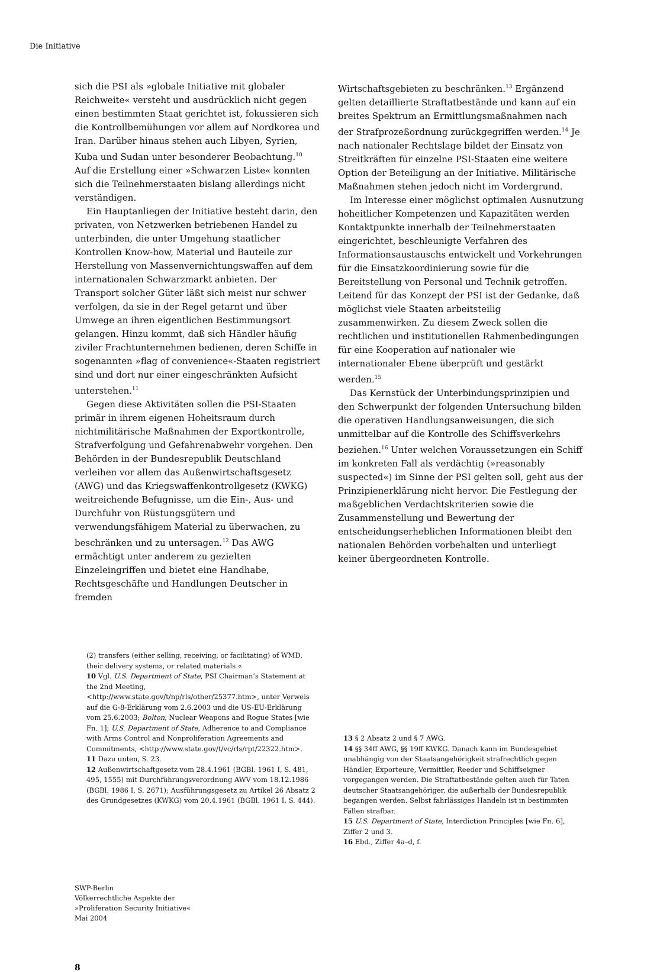Die Initiative
sich die PSI als »globale Initiative mit globaler Reichweite« versteht und ausdrücklich nicht gegen einen bestimmten Staat gerichtet ist, fokussieren sich die Kontrollbemühungen vor allem auf Nordkorea und Iran. Darüber hinaus stehen auch Libyen, Syrien, Kuba und Sudan unter besonderer Beobachtung.<sup>10</sup> Auf die Erstellung einer »Schwarzen Liste« konnten sich die Teilnehmerstaaten bislang allerdings nicht verständigen.
Ein Hauptanliegen der Initiative besteht darin, den privaten, von Netzwerken betriebenen Handel zu unterbinden, die unter Umgehung staatlicher Kontrollen Know-how, Material und Bauteile zur Herstellung von Massenvernichtungswaffen auf dem internationalen Schwarzmarkt anbieten. Der Transport solcher Güter läßt sich meist nur schwer verfolgen, da sie in der Regel getarnt und über Umwege an ihren eigentlichen Bestimmungsort gelangen. Hinzu kommt, daß sich Händler häufig ziviler Frachtunternehmen bedienen, deren Schiffe in sogenannten »flag of convenience«-Staaten registriert sind und dort nur einer eingeschränkten Aufsicht unterstehen.<sup>11</sup>
Gegen diese Aktivitäten sollen die PSI-Staaten primär in ihrem eigenen Hoheitsraum durch nichtmilitärische Maßnahmen der Exportkontrolle, Strafverfolgung und Gefahrenabwehr vorgehen. Den Behörden in der Bundesrepublik Deutschland verleihen vor allem das Außenwirtschaftsgesetz (AWG) und das Kriegswaffenkontrollgesetz (KWKG) weitreichende Befugnisse, um die Ein-, Aus- und Durchfuhr von Rüstungsgütern und verwendungsfähigem Material zu überwachen, zu beschränken und zu untersagen.<sup>12</sup> Das AWG ermächtigt unter anderem zu gezielten Einzeleingriffen und bietet eine Handhabe, Rechtsgeschäfte und Handlungen Deutscher in fremden
Wirtschaftsgebieten zu beschränken.<sup>13</sup> Ergänzend gelten detaillierte Straftatbestände und kann auf ein breites Spektrum an Ermittlungsmaßnahmen nach der Strafprozeßordnung zurückgegriffen werden.<sup>14</sup> Je nach nationaler Rechtslage bildet der Einsatz von Streitkräften für einzelne PSI-Staaten eine weitere Option der Beteiligung an der Initiative. Militärische Maßnahmen stehen jedoch nicht im Vordergrund.
Im Interesse einer möglichst optimalen Ausnutzung hoheitlicher Kompetenzen und Kapazitäten werden Kontaktpunkte innerhalb der Teilnehmerstaaten eingerichtet, beschleunigte Verfahren des Informationsaustauschs entwickelt und Vorkehrungen für die Einsatzkoordinierung sowie für die Bereitstellung von Personal und Technik getroffen. Leitend für das Konzept der PSI ist der Gedanke, daß möglichst viele Staaten arbeitsteilig zusammenwirken. Zu diesem Zweck sollen die rechtlichen und institutionellen Rahmenbedingungen für eine Kooperation auf nationaler wie internationaler Ebene überprüft und gestärkt werden.<sup>15</sup>
Das Kernstück der Unterbindungsprinzipien und den Schwerpunkt der folgenden Untersuchung bilden die operativen Handlungsanweisungen, die sich unmittelbar auf die Kontrolle des Schiffsverkehrs beziehen.<sup>16</sup> Unter welchen Voraussetzungen ein Schiff im konkreten Fall als verdächtig (»reasonably suspected«) im Sinne der PSI gelten soll, geht aus der Prinzipienerklärung nicht hervor. Die Festlegung der maßgeblichen Verdachtskriterien sowie die Zusammenstellung und Bewertung der entscheidungserheblichen Informationen bleibt den nationalen Behörden vorbehalten und unterliegt keiner übergeordneten Kontrolle.
(2) transfers (either selling, receiving, or facilitating) of WMD, their delivery systems, or related materials.«
10 Vgl. U.S. Department of State, PSI Chairman’s Statement at the 2nd Meeting, <http://www.state.gov/t/np/rls/other/25377.htm>, unter Verweis auf die G-8-Erklärung vom 2.6.2003 und die US-EU-Erklärung vom 25.6.2003; Bolton, Nuclear Weapons and Rogue States [wie Fn. 1]; U.S. Department of State, Adherence to and Compliance with Arms Control and Nonproliferation Agreements and Commitments, <http://www.state.gov/t/vc/rls/rpt/22322.htm>.
11 Dazu unten, S. 23.
12 Außenwirtschaftgesetz vom 28.4.1961 (BGBl. 1961 I, S. 481, 495, 1555) mit Durchführungsverordnung AWV vom 18.12.1986 (BGBl. 1986 I, S. 2671); Ausführungsgesetz zu Artikel 26 Absatz 2 des Grundgesetzes (KWKG) vom 20.4.1961 (BGBl. 1961 I, S. 444).
13 § 2 Absatz 2 und § 7 AWG.
14 §§ 34ff AWG, §§ 19ff KWKG. Danach kann im Bundesgebiet unabhängig von der Staatsangehörigkeit strafrechtlich gegen Händler, Exporteure, Vermittler, Reeder und Schiffseigner vorgegangen werden. Die Straftatbestände gelten auch für Taten deutscher Staatsangehöriger, die außerhalb der Bundesrepublik begangen werden. Selbst fahrlässiges Handeln ist in bestimmten Fällen strafbar.
15 U.S. Department of State, Interdiction Principles [wie Fn. 6], Ziffer 2 und 3.
16 Ebd., Ziffer 4a–d, f.
SWP-Berlin
Völkerrechtliche Aspekte der
»Proliferation Security Initiative«
Mai 2004
8